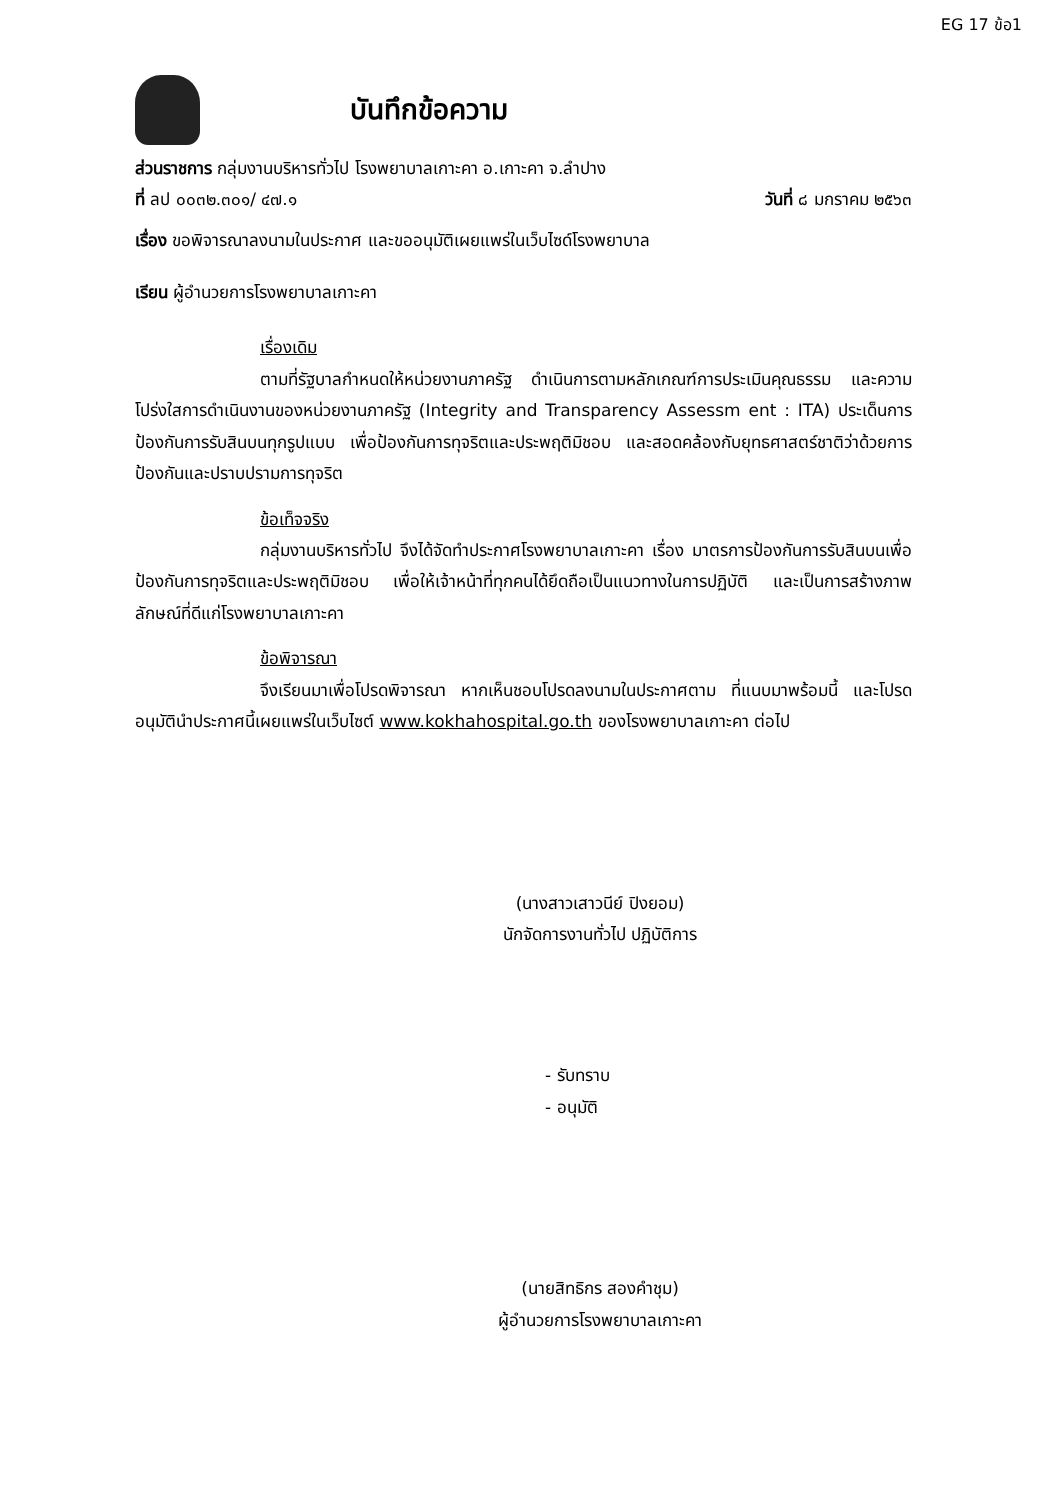EG 17 ข้อ1
บันทึกข้อความ
ส่วนราชการ กลุ่มงานบริหารทั่วไป โรงพยาบาลเกาะคา อ.เกาะคา จ.ลำปาง
ที่ ลป ๐๐๓๒.๓๐๑/ ๔๗.๑ วันที่ ๘ มกราคม ๒๕๖๓
เรื่อง ขอพิจารณาลงนามในประกาศ และขออนุมัติเผยแพร่ในเว็บไซด์โรงพยาบาล
เรียน ผู้อำนวยการโรงพยาบาลเกาะคา
เรื่องเดิม
ตามที่รัฐบาลกำหนดให้หน่วยงานภาครัฐ ดำเนินการตามหลักเกณฑ์การประเมินคุณธรรม และความโปร่งใสการดำเนินงานของหน่วยงานภาครัฐ (Integrity and Transparency Assessm ent : ITA) ประเด็นการป้องกันการรับสินบนทุกรูปแบบ เพื่อป้องกันการทุจริตและประพฤติมิชอบ และสอดคล้องกับยุทธศาสตร์ชาติว่าด้วยการป้องกันและปราบปรามการทุจริต
ข้อเท็จจริง
กลุ่มงานบริหารทั่วไป จึงได้จัดทำประกาศโรงพยาบาลเกาะคา เรื่อง มาตรการป้องกันการรับสินบนเพื่อป้องกันการทุจริตและประพฤติมิชอบ เพื่อให้เจ้าหน้าที่ทุกคนได้ยึดถือเป็นแนวทางในการปฏิบัติ และเป็นการสร้างภาพลักษณ์ที่ดีแก่โรงพยาบาลเกาะคา
ข้อพิจารณา
จึงเรียนมาเพื่อโปรดพิจารณา หากเห็นชอบโปรดลงนามในประกาศตาม ที่แนบมาพร้อมนี้ และโปรดอนุมัตินำประกาศนี้เผยแพร่ในเว็บไซต์ www.kokhahospital.go.th ของโรงพยาบาลเกาะคา ต่อไป
(นางสาวเสาวนีย์ ปิงยอม)
นักจัดการงานทั่วไป ปฏิบัติการ
- รับทราบ
- อนุมัติ
(นายสิทธิกร สองคำชุม)
ผู้อำนวยการโรงพยาบาลเกาะคา